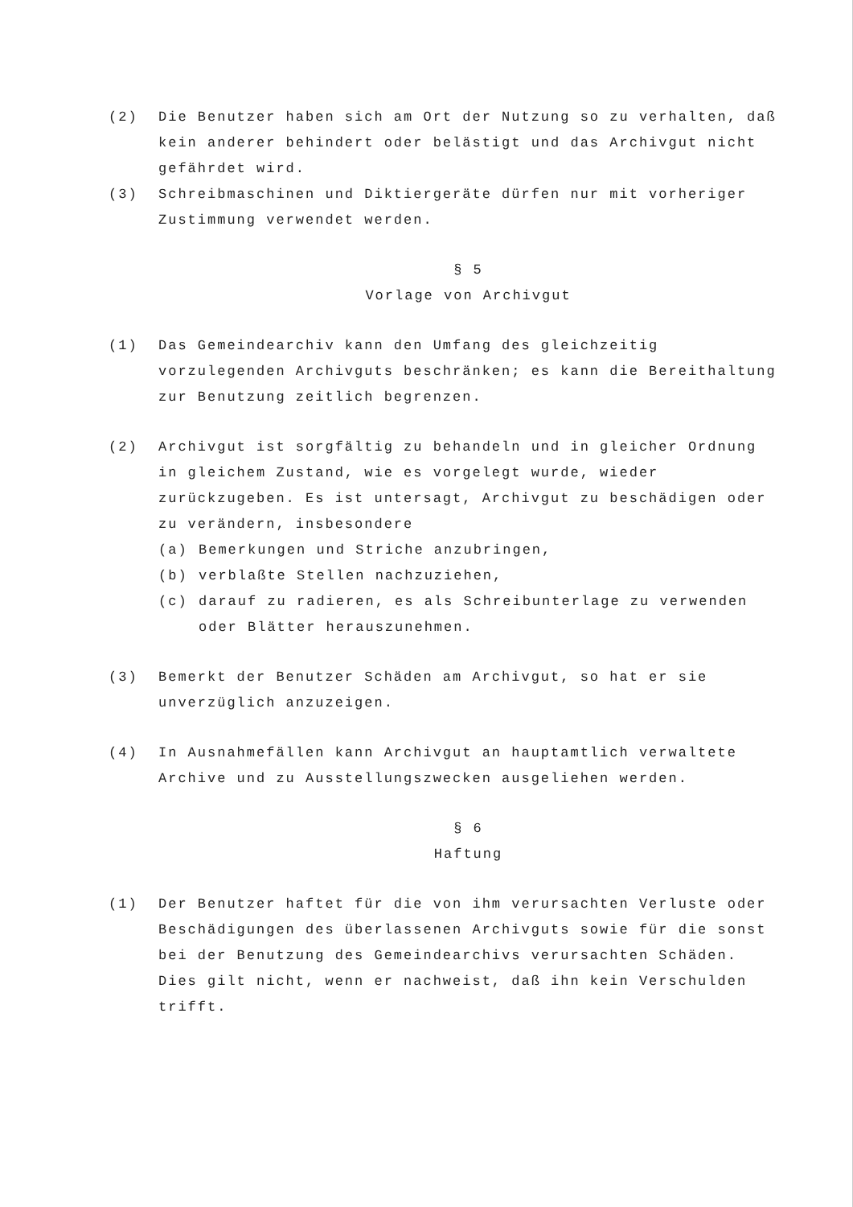(2) Die Benutzer haben sich am Ort der Nutzung so zu verhalten, daß kein anderer behindert oder belästigt und das Archivgut nicht gefährdet wird.
(3) Schreibmaschinen und Diktiergeräte dürfen nur mit vorheriger Zustimmung verwendet werden.
§ 5
Vorlage von Archivgut
(1) Das Gemeindearchiv kann den Umfang des gleichzeitig vorzulegenden Archivguts beschränken; es kann die Bereithaltung zur Benutzung zeitlich begrenzen.
(2) Archivgut ist sorgfältig zu behandeln und in gleicher Ordnung in gleichem Zustand, wie es vorgelegt wurde, wieder zurückzugeben. Es ist untersagt, Archivgut zu beschädigen oder zu verändern, insbesondere
(a) Bemerkungen und Striche anzubringen,
(b) verblaßte Stellen nachzuziehen,
(c) darauf zu radieren, es als Schreibunterlage zu verwenden oder Blätter herauszunehmen.
(3) Bemerkt der Benutzer Schäden am Archivgut, so hat er sie unverzüglich anzuzeigen.
(4) In Ausnahmefällen kann Archivgut an hauptamtlich verwaltete Archive und zu Ausstellungszwecken ausgeliehen werden.
§ 6
Haftung
(1) Der Benutzer haftet für die von ihm verursachten Verluste oder Beschädigungen des überlassenen Archivguts sowie für die sonst bei der Benutzung des Gemeindearchivs verursachten Schäden. Dies gilt nicht, wenn er nachweist, daß ihn kein Verschulden trifft.